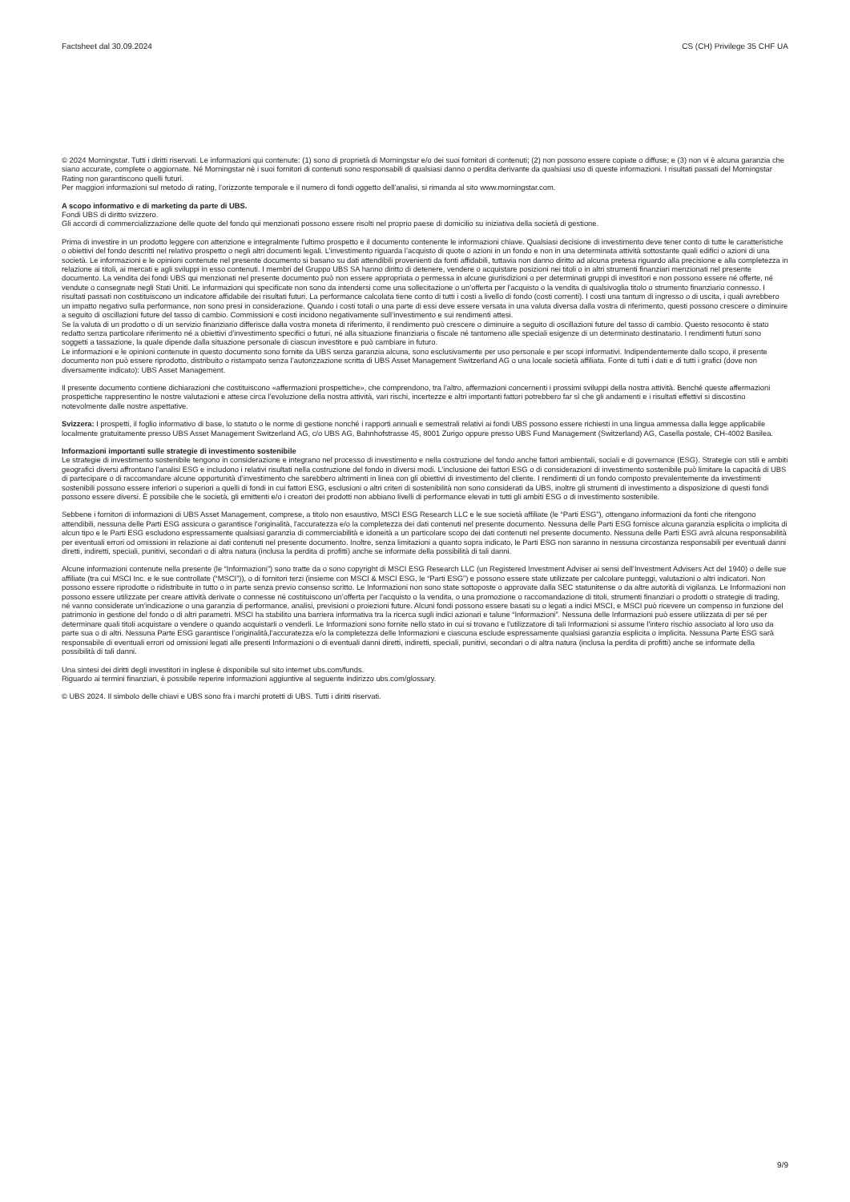Factsheet dal 30.09.2024 CS (CH) Privilege 35 CHF UA
© 2024 Morningstar. Tutti i diritti riservati. Le informazioni qui contenute: (1) sono di proprietà di Morningstar e/o dei suoi fornitori di contenuti; (2) non possono essere copiate o diffuse; e (3) non vi è alcuna garanzia che siano accurate, complete o aggiornate. Né Morningstar nè i suoi fornitori di contenuti sono responsabili di qualsiasi danno o perdita derivante da qualsiasi uso di queste informazioni. I risultati passati del Morningstar Rating non garantiscono quelli futuri.
Per maggiori informazioni sul metodo di rating, l’orizzonte temporale e il numero di fondi oggetto dell’analisi, si rimanda al sito www.morningstar.com.
A scopo informativo e di marketing da parte di UBS.
Fondi UBS di diritto svizzero.
Gli accordi di commercializzazione delle quote del fondo qui menzionati possono essere risolti nel proprio paese di domicilio su iniziativa della società di gestione.
Prima di investire in un prodotto leggere con attenzione e integralmente l’ultimo prospetto e il documento contenente le informazioni chiave. Qualsiasi decisione di investimento deve tener conto di tutte le caratteristiche o obiettivi del fondo descritti nel relativo prospetto o negli altri documenti legali. L’investimento riguarda l’acquisto di quote o azioni in un fondo e non in una determinata attività sottostante quali edifici o azioni di una società. Le informazioni e le opinioni contenute nel presente documento si basano su dati attendibili provenienti da fonti affidabili, tuttavia non danno diritto ad alcuna pretesa riguardo alla precisione e alla completezza in relazione ai titoli, ai mercati e agli sviluppi in esso contenuti. I membri del Gruppo UBS SA hanno diritto di detenere, vendere o acquistare posizioni nei titoli o in altri strumenti finanziari menzionati nel presente documento. La vendita dei fondi UBS qui menzionati nel presente documento può non essere appropriata o permessa in alcune giurisdizioni o per determinati gruppi di investitori e non possono essere né offerte, né vendute o consegnate negli Stati Uniti. Le informazioni qui specificate non sono da intendersi come una sollecitazione o un’offerta per l’acquisto o la vendita di qualsivoglia titolo o strumento finanziario connesso. I risultati passati non costituiscono un indicatore affidabile dei risultati futuri. La performance calcolata tiene conto di tutti i costi a livello di fondo (costi correnti). I costi una tantum di ingresso o di uscita, i quali avrebbero un impatto negativo sulla performance, non sono presi in considerazione. Quando i costi totali o una parte di essi deve essere versata in una valuta diversa dalla vostra di riferimento, questi possono crescere o diminuire a seguito di oscillazioni future del tasso di cambio. Commissioni e costi incidono negativamente sull’investimento e sui rendimenti attesi.
Se la valuta di un prodotto o di un servizio finanziario differisce dalla vostra moneta di riferimento, il rendimento può crescere o diminuire a seguito di oscillazioni future del tasso di cambio. Questo resoconto è stato redatto senza particolare riferimento né a obiettivi d’investimento specifici o futuri, né alla situazione finanziaria o fiscale né tantomeno alle speciali esigenze di un determinato destinatario. I rendimenti futuri sono soggetti a tassazione, la quale dipende dalla situazione personale di ciascun investitore e può cambiare in futuro.
Le informazioni e le opinioni contenute in questo documento sono fornite da UBS senza garanzia alcuna, sono esclusivamente per uso personale e per scopi informativi. Indipendentemente dallo scopo, il presente documento non può essere riprodotto, distribuito o ristampato senza l’autorizzazione scritta di UBS Asset Management Switzerland AG o una locale società affiliata. Fonte di tutti i dati e di tutti i grafici (dove non diversamente indicato): UBS Asset Management.
Il presente documento contiene dichiarazioni che costituiscono «affermazioni prospettiche», che comprendono, tra l’altro, affermazioni concernenti i prossimi sviluppi della nostra attività. Benché queste affermazioni prospettiche rappresentino le nostre valutazioni e attese circa l’evoluzione della nostra attività, vari rischi, incertezze e altri importanti fattori potrebbero far sì che gli andamenti e i risultati effettivi si discostino notevolmente dalle nostre aspettative.
Svizzera: I prospetti, il foglio informativo di base, lo statuto o le norme di gestione nonché i rapporti annuali e semestrali relativi ai fondi UBS possono essere richiesti in una lingua ammessa dalla legge applicabile localmente gratuitamente presso UBS Asset Management Switzerland AG, c/o UBS AG, Bahnhofstrasse 45, 8001 Zurigo oppure presso UBS Fund Management (Switzerland) AG, Casella postale, CH-4002 Basilea.
Informazioni importanti sulle strategie di investimento sostenibile
Le strategie di investimento sostenibile tengono in considerazione e integrano nel processo di investimento e nella costruzione del fondo anche fattori ambientali, sociali e di governance (ESG). Strategie con stili e ambiti geografici diversi affrontano l'analisi ESG e includono i relativi risultati nella costruzione del fondo in diversi modi. L’inclusione dei fattori ESG o di considerazioni di investimento sostenibile può limitare la capacità di UBS di partecipare o di raccomandare alcune opportunità d’investimento che sarebbero altrimenti in linea con gli obiettivi di investimento del cliente. I rendimenti di un fondo composto prevalentemente da investimenti sostenibili possono essere inferiori o superiori a quelli di fondi in cui fattori ESG, esclusioni o altri criteri di sostenibilità non sono considerati da UBS, inoltre gli strumenti di investimento a disposizione di questi fondi possono essere diversi. È possibile che le società, gli emittenti e/o i creatori dei prodotti non abbiano livelli di performance elevati in tutti gli ambiti ESG o di investimento sostenibile.
Sebbene i fornitori di informazioni di UBS Asset Management, comprese, a titolo non esaustivo, MSCI ESG Research LLC e le sue società affiliate (le “Parti ESG”), ottengano informazioni da fonti che ritengono attendibili, nessuna delle Parti ESG assicura o garantisce l'originalità, l'accuratezza e/o la completezza dei dati contenuti nel presente documento. Nessuna delle Parti ESG fornisce alcuna garanzia esplicita o implicita di alcun tipo e le Parti ESG escludono espressamente qualsiasi garanzia di commerciabilità e idoneità a un particolare scopo dei dati contenuti nel presente documento. Nessuna delle Parti ESG avrà alcuna responsabilità per eventuali errori od omissioni in relazione ai dati contenuti nel presente documento. Inoltre, senza limitazioni a quanto sopra indicato, le Parti ESG non saranno in nessuna circostanza responsabili per eventuali danni diretti, indiretti, speciali, punitivi, secondari o di altra natura (inclusa la perdita di profitti) anche se informate della possibilità di tali danni.
Alcune informazioni contenute nella presente (le “Informazioni”) sono tratte da o sono copyright di MSCI ESG Research LLC (un Registered Investment Adviser ai sensi dell’Investment Advisers Act del 1940) o delle sue affiliate (tra cui MSCI Inc. e le sue controllate (“MSCI”)), o di fornitori terzi (insieme con MSCI & MSCI ESG, le “Parti ESG”) e possono essere state utilizzate per calcolare punteggi, valutazioni o altri indicatori. Non possono essere riprodotte o ridistribuite in tutto o in parte senza previo consenso scritto. Le Informazioni non sono state sottoposte o approvate dalla SEC statunitense o da altre autorità di vigilanza. Le Informazioni non possono essere utilizzate per creare attività derivate o connesse né costituiscono un’offerta per l’acquisto o la vendita, o una promozione o raccomandazione di titoli, strumenti finanziari o prodotti o strategie di trading, né vanno considerate un’indicazione o una garanzia di performance, analisi, previsioni o proiezioni future. Alcuni fondi possono essere basati su o legati a indici MSCI, e MSCI può ricevere un compenso in funzione del patrimonio in gestione del fondo o di altri parametri. MSCI ha stabilito una barriera informativa tra la ricerca sugli indici azionari e talune “Informazioni”. Nessuna delle Informazioni può essere utilizzata di per sé per determinare quali titoli acquistare o vendere o quando acquistarli o venderli. Le Informazioni sono fornite nello stato in cui si trovano e l'utilizzatore di tali Informazioni si assume l'intero rischio associato al loro uso da parte sua o di altri. Nessuna Parte ESG garantisce l’originalità,l’accuratezza e/o la completezza delle Informazioni e ciascuna esclude espressamente qualsiasi garanzia esplicita o implicita. Nessuna Parte ESG sarà responsabile di eventuali errori od omissioni legati alle presenti Informazioni o di eventuali danni diretti, indiretti, speciali, punitivi, secondari o di altra natura (inclusa la perdita di profitti) anche se informate della possibilità di tali danni.
Una sintesi dei diritti degli investitori in inglese è disponibile sul sito internet ubs.com/funds.
Riguardo ai termini finanziari, è possibile reperire informazioni aggiuntive al seguente indirizzo ubs.com/glossary.
© UBS 2024. Il simbolo delle chiavi e UBS sono fra i marchi protetti di UBS. Tutti i diritti riservati.
9/9